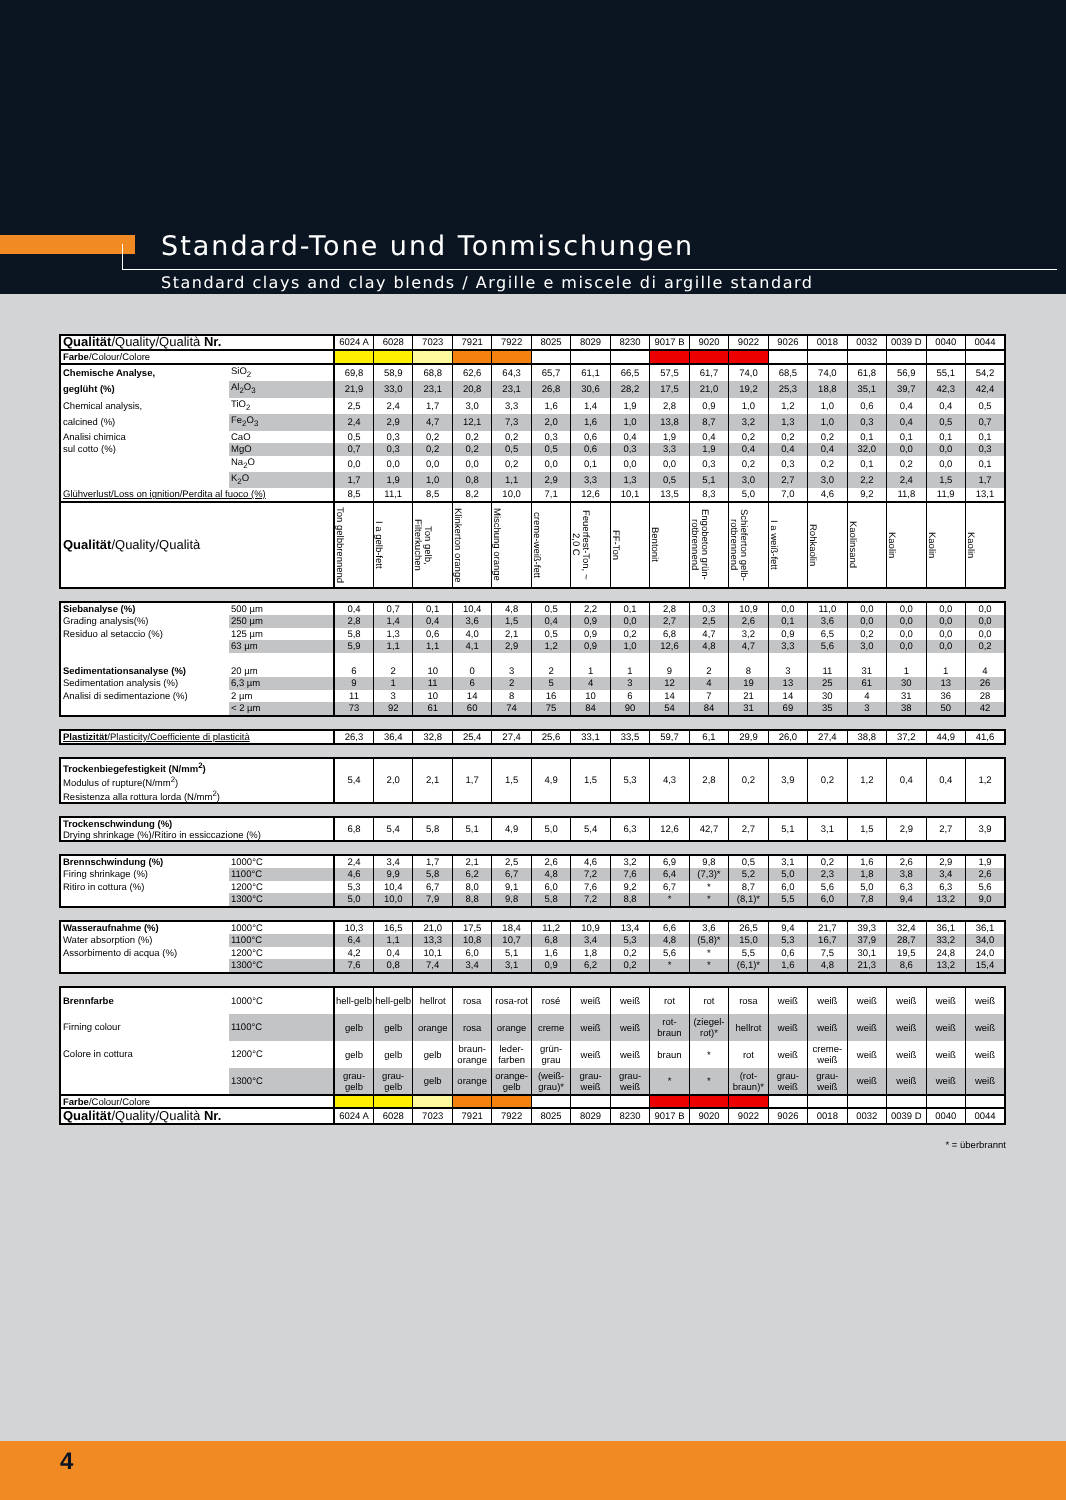Standard-Tone und Tonmischungen
Standard clays and clay blends / Argille e miscele di argille standard
| Qualität /Quality/Qualità Nr. | | 6024 A | 6028 | 7023 | 7921 | 7922 | 8025 | 8029 | 8230 | 9017 B | 9020 | 9022 | 9026 | 0018 | 0032 | 0039 D | 0040 | 0044 |
| Farbe /Colour/Colore | | | | | | | | | | | | | | | | | | |
| Chemische Analyse, | SiO<sub>2</sub> | 69,8 | 58,9 | 68,8 | 62,6 | 64,3 | 65,7 | 61,1 | 66,5 | 57,5 | 61,7 | 74,0 | 68,5 | 74,0 | 61,8 | 56,9 | 55,1 | 54,2 |
| geglüht (%) | Al<sub>2</sub>O<sub>3</sub> | 21,9 | 33,0 | 23,1 | 20,8 | 23,1 | 26,8 | 30,6 | 28,2 | 17,5 | 21,0 | 19,2 | 25,3 | 18,8 | 35,1 | 39,7 | 42,3 | 42,4 |
| Chemical analysis, | TiO<sub>2</sub> | 2,5 | 2,4 | 1,7 | 3,0 | 3,3 | 1,6 | 1,4 | 1,9 | 2,8 | 0,9 | 1,0 | 1,2 | 1,0 | 0,6 | 0,4 | 0,4 | 0,5 |
| calcined (%) | Fe<sub>2</sub>O<sub>3</sub> | 2,4 | 2,9 | 4,7 | 12,1 | 7,3 | 2,0 | 1,6 | 1,0 | 13,8 | 8,7 | 3,2 | 1,3 | 1,0 | 0,3 | 0,4 | 0,5 | 0,7 |
| Analisi chimica | CaO | 0,5 | 0,3 | 0,2 | 0,2 | 0,2 | 0,3 | 0,6 | 0,4 | 1,9 | 0,4 | 0,2 | 0,2 | 0,2 | 0,1 | 0,1 | 0,1 | 0,1 |
| sul cotto (%) | MgO | 0,7 | 0,3 | 0,2 | 0,2 | 0,5 | 0,5 | 0,6 | 0,3 | 3,3 | 1,9 | 0,4 | 0,4 | 0,4 | 32,0 | 0,0 | 0,0 | 0,3 |
| | Na<sub>2</sub>O | 0,0 | 0,0 | 0,0 | 0,0 | 0,2 | 0,0 | 0,1 | 0,0 | 0,0 | 0,3 | 0,2 | 0,3 | 0,2 | 0,1 | 0,2 | 0,0 | 0,1 |
| | K<sub>2</sub>O | 1,7 | 1,9 | 1,0 | 0,8 | 1,1 | 2,9 | 3,3 | 1,3 | 0,5 | 5,1 | 3,0 | 2,7 | 3,0 | 2,2 | 2,4 | 1,5 | 1,7 |
| Glühverlust/Loss on ignition/Perdita al fuoco (%) | | 8,5 | 11,1 | 8,5 | 8,2 | 10,0 | 7,1 | 12,6 | 10,1 | 13,5 | 8,3 | 5,0 | 7,0 | 4,6 | 9,2 | 11,8 | 11,9 | 13,1 |
| Qualität /Quality/Qualità | | Ton gelbbrennend | I a gelb-fett | Ton gelb, Filterkuchen | Klinkerton orange | Mischung orange | creme-weiß-fett | Feuerfest-Ton, ~ 2,0 C | FF-Ton | Bentonit | Engobeton grün-rotbrennend | Schieferton gelb-rotbrennend | I a weiß-fett | Rohkaolin | Kaolinsand | Kaolin | Kaolin | Kaolin |
| Siebanalyse (%) | 500 µm | 0,4 | 0,7 | 0,1 | 10,4 | 4,8 | 0,5 | 2,2 | 0,1 | 2,8 | 0,3 | 10,9 | 0,0 | 11,0 | 0,0 | 0,0 | 0,0 | 0,0 |
| Grading analysis(%) | 250 µm | 2,8 | 1,4 | 0,4 | 3,6 | 1,5 | 0,4 | 0,9 | 0,0 | 2,7 | 2,5 | 2,6 | 0,1 | 3,6 | 0,0 | 0,0 | 0,0 | 0,0 |
| Residuo al setaccio (%) | 125 µm | 5,8 | 1,3 | 0,6 | 4,0 | 2,1 | 0,5 | 0,9 | 0,2 | 6,8 | 4,7 | 3,2 | 0,9 | 6,5 | 0,2 | 0,0 | 0,0 | 0,0 |
| | 63 µm | 5,9 | 1,1 | 1,1 | 4,1 | 2,9 | 1,2 | 0,9 | 1,0 | 12,6 | 4,8 | 4,7 | 3,3 | 5,6 | 3,0 | 0,0 | 0,0 | 0,2 |
| Sedimentationsanalyse (%) | 20 µm | 6 | 2 | 10 | 0 | 3 | 2 | 1 | 1 | 9 | 2 | 8 | 3 | 11 | 31 | 1 | 1 | 4 |
| Sedimentation analysis (%) | 6,3 µm | 9 | 1 | 11 | 6 | 2 | 5 | 4 | 3 | 12 | 4 | 19 | 13 | 25 | 61 | 30 | 13 | 26 |
| Analisi di sedimentazione (%) | 2 µm | 11 | 3 | 10 | 14 | 8 | 16 | 10 | 6 | 14 | 7 | 21 | 14 | 30 | 4 | 31 | 36 | 28 |
| | < 2 µm | 73 | 92 | 61 | 60 | 74 | 75 | 84 | 90 | 54 | 84 | 31 | 69 | 35 | 3 | 38 | 50 | 42 |
| Plastizität /Plasticity/Coefficiente di plasticità | 26,3 | 36,4 | 32,8 | 25,4 | 27,4 | 25,6 | 33,1 | 33,5 | 59,7 | 6,1 | 29,9 | 26,0 | 27,4 | 38,8 | 37,2 | 44,9 | 41,6 |
| Trockenbiegefestigkeit (N/mm<sup>2</sup>) Modulus of rupture(N/mm<sup>2</sup>) Resistenza alla rottura lorda (N/mm<sup>2</sup>) | 5,4 | 2,0 | 2,1 | 1,7 | 1,5 | 4,9 | 1,5 | 5,3 | 4,3 | 2,8 | 0,2 | 3,9 | 0,2 | 1,2 | 0,4 | 0,4 | 1,2 |
| Trockenschwindung (%) Drying shrinkage (%)/Ritiro in essiccazione (%) | 6,8 | 5,4 | 5,8 | 5,1 | 4,9 | 5,0 | 5,4 | 6,3 | 12,6 | 42,7 | 2,7 | 5,1 | 3,1 | 1,5 | 2,9 | 2,7 | 3,9 |
| Brennschwindung (%) | 1000°C | 2,4 | 3,4 | 1,7 | 2,1 | 2,5 | 2,6 | 4,6 | 3,2 | 6,9 | 9,8 | 0,5 | 3,1 | 0,2 | 1,6 | 2,6 | 2,9 | 1,9 |
| Firing shrinkage (%) | 1100°C | 4,6 | 9,9 | 5,8 | 6,2 | 6,7 | 4,8 | 7,2 | 7,6 | 6,4 | (7,3)* | 5,2 | 5,0 | 2,3 | 1,8 | 3,8 | 3,4 | 2,6 |
| Ritiro in cottura (%) | 1200°C | 5,3 | 10,4 | 6,7 | 8,0 | 9,1 | 6,0 | 7,6 | 9,2 | 6,7 | * | 8,7 | 6,0 | 5,6 | 5,0 | 6,3 | 6,3 | 5,6 |
| | 1300°C | 5,0 | 10,0 | 7,9 | 8,8 | 9,8 | 5,8 | 7,2 | 8,8 | * | * | (8,1)* | 5,5 | 6,0 | 7,8 | 9,4 | 13,2 | 9,0 |
| Wasseraufnahme (%) | 1000°C | 10,3 | 16,5 | 21,0 | 17,5 | 18,4 | 11,2 | 10,9 | 13,4 | 6,6 | 3,6 | 26,5 | 9,4 | 21,7 | 39,3 | 32,4 | 36,1 | 36,1 |
| Water absorption (%) | 1100°C | 6,4 | 1,1 | 13,3 | 10,8 | 10,7 | 6,8 | 3,4 | 5,3 | 4,8 | (5,8)* | 15,0 | 5,3 | 16,7 | 37,9 | 28,7 | 33,2 | 34,0 |
| Assorbimento di acqua (%) | 1200°C | 4,2 | 0,4 | 10,1 | 6,0 | 5,1 | 1,6 | 1,8 | 0,2 | 5,6 | * | 5,5 | 0,6 | 7,5 | 30,1 | 19,5 | 24,8 | 24,0 |
| | 1300°C | 7,6 | 0,8 | 7,4 | 3,4 | 3,1 | 0,9 | 6,2 | 0,2 | * | * | (6,1)* | 1,6 | 4,8 | 21,3 | 8,6 | 13,2 | 15,4 |
| Brennfarbe | 1000°C | hell-gelb | hell-gelb | hellrot | rosa | rosa-rot | rosé | weiß | weiß | rot | rot | rosa | weiß | weiß | weiß | weiß | weiß | weiß |
| Firning colour | 1100°C | gelb | gelb | orange | rosa | orange | creme | weiß | weiß | rot-braun | (ziegel-rot)* | hellrot | weiß | weiß | weiß | weiß | weiß | weiß |
| Colore in cottura | 1200°C | gelb | gelb | gelb | braun-orange | leder-farben | grün-grau | weiß | weiß | braun | * | rot | weiß | creme-weiß | weiß | weiß | weiß | weiß |
| | 1300°C | grau-gelb | grau-gelb | gelb | orange | orange-gelb | (weiß-grau)* | grau-weiß | grau-weiß | * | * | (rot-braun)* | grau-weiß | grau-weiß | weiß | weiß | weiß | weiß |
| Farbe /Colour/Colore | | | | | | | | | | | | | | | | | | |
| Qualität /Quality/Qualità Nr. | | 6024 A | 6028 | 7023 | 7921 | 7922 | 8025 | 8029 | 8230 | 9017 B | 9020 | 9022 | 9026 | 0018 | 0032 | 0039 D | 0040 | 0044 |
* = überbrannt
4